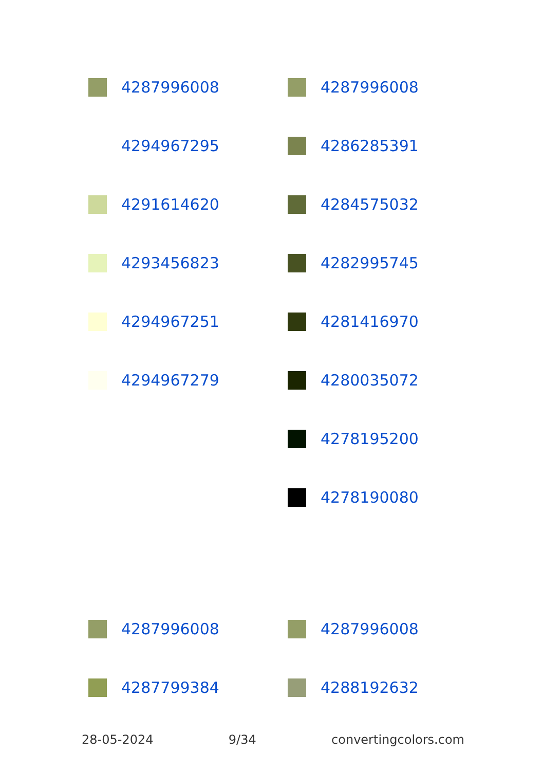4287996008
4294967295
4291614620
4293456823
4294967251
4294967279
4287996008
4286285391
4284575032
4282995745
4281416970
4280035072
4278195200
4278190080
4287996008
4287799384
4287996008
4288192632
28-05-2024 9/34 convertingcolors.com